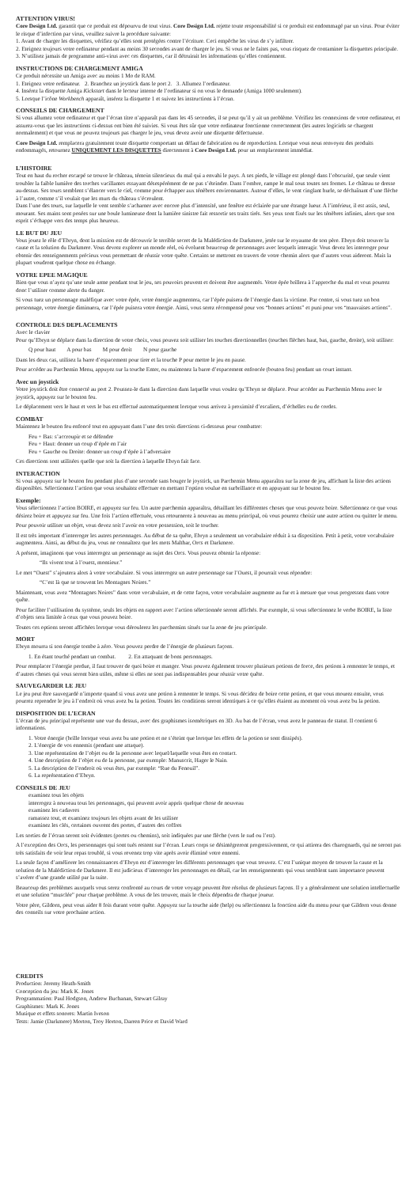ATTENTION VIRUS!
Core Design Ltd. garantit que ce produit est dépourvu de tout virus. Core Design Ltd. rejette toute responsabilité si ce produit est endommagé par un virus. Pour éviter le risque d’infection par virus, veuillez suivre la procédure suivante:
1. Avant de charger les disquettes, vérifiez qu’elles sont protégées contre l’écriture. Ceci empêche les virus de s’y infiltrer.
2. Eteignez toujours votre ordinateur pendant au moins 30 secondes avant de charger le jeu. Si vous ne le faites pas, vous risquez de contaminer la disquettes principale.
3. N’utilisez jamais de programme anti-virus avec ces disquettes, car il détruirait les informations qu’elles contiennent.
INSTRUCTIONS DE CHARGEMENT AMIGA
Ce produit nécessite un Amiga avec au moins 1 Mo de RAM.
1. Eteignez votre ordinateur. 2. Branchez un joystick dans le port 2. 3. Allumez l’ordinateur.
4. Insérez la disquette Amiga Kickstart dans le lecteur interne de l’ordinateur si on vous le demande (Amiga 1000 seulement).
5. Lorsque l’icône Workbench apparaît, insérez la disquette 1 et suivez les instructions à l’écran.
CONSEILS DE CHARGEMENT
Si vous allumez votre ordinateur et que l’écran titre n’apparaît pas dans les 45 secondes, il se peut qu’il y ait un problème. Vérifiez les connexions de votre ordinateur, et assurez-vous que les instructions ci-dessus ont bien été suivies. Si vous êtes sûr que votre ordinateur fonctionne correctement (les autres logiciels se chargent normalement) et que vous ne pouvez toujours pas charger le jeu, vous devez avoir une disquette défectueuse.
Core Design Ltd. remplacera gratuitement toute disquette comportant un défaut de fabrication ou de reproduction. Lorsque vous nous renvoyez des produits endommagés, retournez UNIQUEMENT LES DISQUETTES directement à Core Design Ltd. pour un remplacement immédiat.
L’HISTOIRE
Tout en haut du rocher escarpé se trouve le château, témoin silencieux du mal qui a envahi le pays. A ses pieds, le village est plongé dans l’obscurité, que seule vient troubler la faible lumière des torches vacillantes essayant désespérément de ne pas s’éteindre. Dans l’ombre, rampe le mal sous toutes ses formes. Le château se dresse au-dessus. Ses tours semblent s’élancer vers le ciel, comme pour échapper aux ténèbres environnantes. Autour d’elles, le vent cinglant hurle, se déchaînant d’une flèche à l’autre, comme s’il voulait que les murs du château s’écroulent.
Dans l’une des tours, sur laquelle le vent semble s’acharner avec encore plus d’intensité, une fenêtre est éclairée par une étrange lueur. A l’intérieur, il est assis, seul, mourant. Ses mains sont posées sur une boule lumineuse dont la lumière sinistre fait ressortir ses traits tirés. Ses yeux sont fixés sur les ténèbres infinies, alors que son esprit s’échappe vers des temps plus heureux.
LE BUT DU JEU
Vous jouez le rôle d’Ebryn, dont la mission est de découvrir le terrible secret de la Malédiction de Darkmere, jetée sur le royaume de son père. Ebryn doit trouver la cause et la solution du Darkmere. Vous devrez explorer un monde réel, où évoluent beaucoup de personnages avec lesquels interagir. Vous devez les interroger pour obtenir des renseignements précieux vous permettant de réussir votre quête. Certains se mettront en travers de votre chemin alors que d’autres vous aideront. Mais la plupart voudront quelque chose en échange.
VOTRE EPEE MAGIQUE
Bien que vous n’ayez qu’une seule arme pendant tout le jeu, ses pouvoirs peuvent et doivent être augmentés. Votre épée brillera à l’approche du mal et vous pourrez donc l’utiliser comme alerte du danger.
Si vous tuez un personnage maléfique avec votre épée, votre énergie augmentera, car l’épée puisera de l’énergie dans la victime. Par contre, si vous tuez un bon personnage, votre énergie diminuera, car l’épée puisera votre énergie. Ainsi, vous serez récompensé pour vos “bonnes actions” et puni pour vos “mauvaises actions”.
CONTROLE DES DEPLACEMENTS
Avec le clavier
Pour qu’Ebryn se déplace dans la direction de votre choix, vous pouvez soit utiliser les touches directionnelles (touches flèches haut, bas, gauche, droite), soit utiliser:
Q pour haut A pour bas M pour droit N pour gauche
Dans les deux cas, utilisez la barre d’espacement pour tirer et la touche P pour mettre le jeu en pause.
Pour accéder au Parchemin Menu, appuyez sur la touche Enter, ou maintenez la barre d’espacement enfoncée (bouton feu) pendant un court instant.
Avec un joystick
Votre joystick doit être connecté au port 2. Poussez-le dans la direction dans laquelle vous voulez qu’Ebryn se déplace. Pour accéder au Parchemin Menu avec le joystick, appuyez sur le bouton feu.
Le déplacement vers le haut et vers le bas est effectué automatiquement lorsque vous arrivez à proximité d’escaliers, d’échelles ou de cordes.
COMBAT
Maintenez le bouton feu enfoncé tout en appuyant dans l’une des trois directions ci-dessous pour combattre:
Feu + Bas: s’accroupir et se défendre
Feu + Haut: donner un coup d’épée en l’air
Feu + Gauche ou Droite: donner un coup d’épée à l’adversaire
Ces directions sont utilisées quelle que soit la direction à laquelle Ebryn fait face.
INTERACTION
Si vous appuyez sur le bouton feu pendant plus d’une seconde sans bouger le joystick, un Parchemin Menu apparaîtra sur la zone de jeu, affichant la liste des actions disponibles. Sélectionnez l’action que vous souhaitez effectuer en mettant l’option voulue en surbrillance et en appuyant sur le bouton feu.
Exemple:
Vous sélectionnez l’action BOIRE, et appuyez sur feu. Un autre parchemin apparaîtra, détaillant les différentes choses que vous pouvez boire. Sélectionnez ce que vous désirez boire et appuyez sur feu. Une fois l’action effectuée, vous retournerez à nouveau au menu principal, où vous pourrez choisir une autre action ou quitter le menu.
Pour pouvoir utiliser un objet, vous devez soit l’avoir en votre possession, soit le toucher.
Il est très important d’interroger les autres personnages. Au début de sa quête, Ebryn a seulement un vocabulaire réduit à sa disposition. Petit à petit, votre vocabulaire augmentera. Ainsi, au début du jeu, vous ne connaîtrez que les mots Malthar, Orcs et Darkmere.
A présent, imaginons que vous interrogez un personnage au sujet des Orcs. Vous pouvez obtenir la réponse:
“Ils vivent tout à l’ouest, monsieur.”
Le mot “Ouest” s’ajoutera alors à votre vocabulaire. Si vous interrogez un autre personnage sur l’Ouest, il pourrait vous répondre:
“C’est là que se trouvent les Montagnes Noires.”
Maintenant, vous avez “Montagnes Noires” dans votre vocabulaire, et de cette façon, votre vocabulaire augmente au fur et à mesure que vous progressez dans votre quête.
Pour faciliter l’utilisation du système, seuls les objets en rapport avec l’action sélectionnée seront affichés. Par exemple, si vous sélectionnez le verbe BOIRE, la liste d’objets sera limitée à ceux que vous pouvez boire.
Toutes ces options seront affichées lorsque vous déroulerez les parchemins situés sur la zone de jeu principale.
MORT
Ebryn mourra si son énergie tombe à zéro. Vous pouvez perdre de l’énergie de plusieurs façons.
1. En étant touché pendant un combat. 2. En attaquant de bons personnages.
Pour remplacer l’énergie perdue, il faut trouver de quoi boire et manger. Vous pouvez également trouver plusieurs potions de force, des potions à remonter le temps, et d’autres choses qui vous seront bien utiles, même si elles ne sont pas indispensables pour réussir votre quête.
SAUVEGARDER LE JEU
Le jeu peut être sauvegardé n’importe quand si vous avez une potion à remonter le temps. Si vous décidez de boire cette potion, et que vous mourez ensuite, vous pourrez reprendre le jeu à l’endroit où vous avez bu la potion. Toutes les conditions seront identiques à ce qu’elles étaient au moment où vous avez bu la potion.
DISPOSITION DE L’ECRAN
L’écran de jeu principal représente une vue du dessus, avec des graphismes isométriques en 3D. Au bas de l’écran, vous avez le panneau de statut. Il contient 6 informations.
1. Votre énergie (brille lorsque vous avez bu une potion et ne s’éteint que lorsque les effets de la potion se sont dissipés).
2. L’énergie de vos ennemis (pendant une attaque).
3. Une représentation de l’objet ou de la personne avec lequel/laquelle vous êtes en contact.
4. Une description de l’objet ou de la personne, par exemple: Manuscrit, Hager le Nain.
5. La description de l’endroit où vous êtes, par exemple: “Rue du Fenouil”.
6. La représentation d’Ebryn.
CONSEILS DE JEU
examinez tous les objets
interrogez à nouveau tous les personnages, qui peuvent avoir appris quelque chose de nouveau
examinez les cadavres
ramassez tout, et examinez toujours les objets avant de les utiliser
examinez les clés, certaines ouvrent des portes, d’autres des coffres
Les sorties de l’écran seront soit évidentes (portes ou chemins), soit indiquées par une flèche (vers le sud ou l’est).
A l’exception des Orcs, les personnages qui sont tués restent sur l’écran. Leurs corps se désintégreront progressivement, ce qui attirera des charognards, qui ne seront pas très satisfaits de voir leur repas troublé, si vous revenez trop vite après avoir éliminé votre ennemi.
La seule façon d’améliorer les connaissances d’Ebryn est d’interroger les différents personnages que vous trouvez. C’est l’unique moyen de trouver la cause et la solution de la Malédiction de Darkmere. Il est judicieux d’interroger les personnages en détail, car les renseignements qui vous semblent sans importance peuvent s’avérer d’une grande utilité par la suite.
Beaucoup des problèmes auxquels vous serez confronté au cours de votre voyage peuvent être résolus de plusieurs façons. Il y a généralement une solution intellectuelle et une solution “musclée” pour chaque problème. A vous de les trouver, mais le choix dépendra de chaque joueur.
Votre père, Gildorn, peut vous aider 8 fois durant votre quête. Appuyez sur la touche aide (help) ou sélectionnez la fonction aide du menu pour que Gildorn vous donne des conseils sur votre prochaine action.
CREDITS
Production: Jeremy Heath-Smith
Conception du jeu: Mark K. Jones
Programmation: Paul Hodgson, Andrew Buchanan, Stewart Gilray
Graphismes: Mark K. Jones
Musique et effets sonores: Martin Iveson
Tests: Jamie (Darkmere) Morton, Troy Horton, Darren Price et David Ward